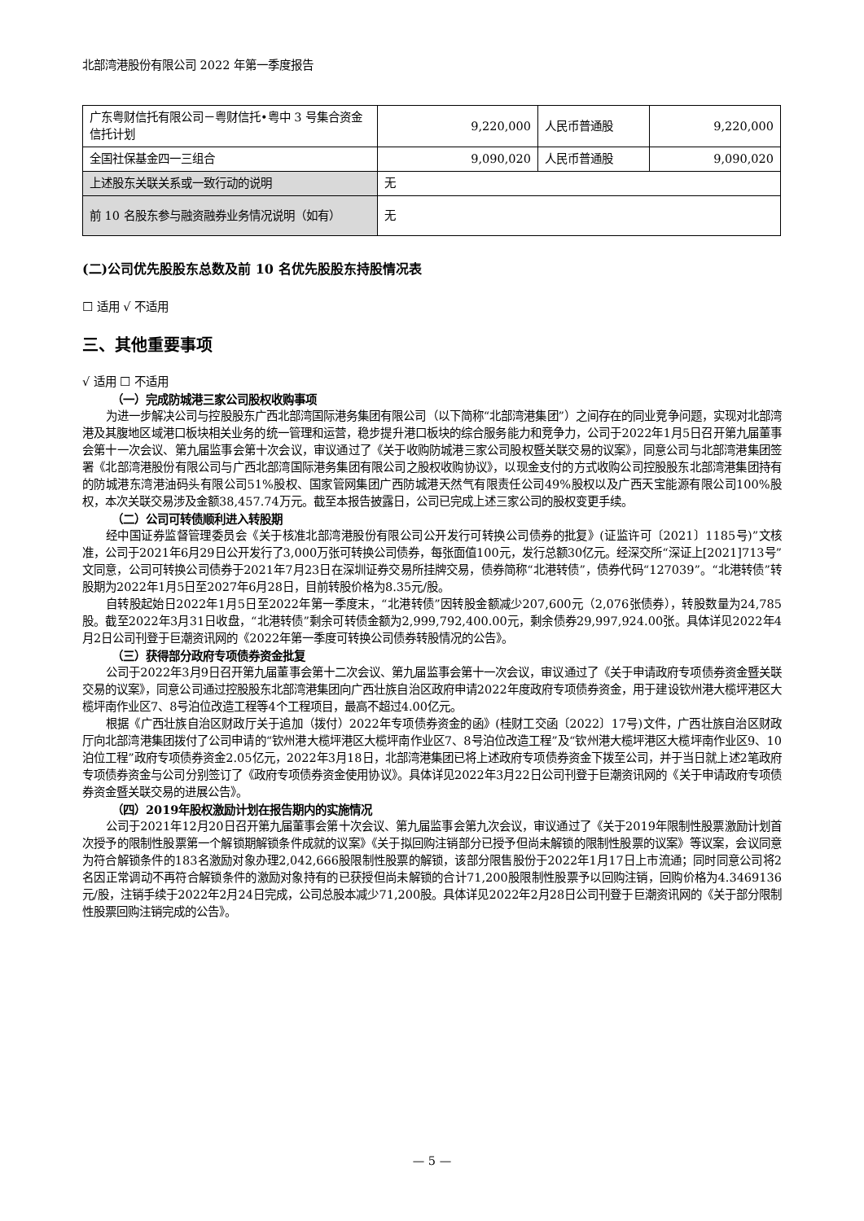北部湾港股份有限公司 2022 年第一季度报告
| 广东粤财信托有限公司－粤财信托•粤中 3 号集合资金信托计划 | 9,220,000 | 人民币普通股 | 9,220,000 |
| 全国社保基金四一三组合 | 9,090,020 | 人民币普通股 | 9,090,020 |
| 上述股东关联关系或一致行动的说明 | 无 | | |
| 前 10 名股东参与融资融券业务情况说明（如有） | 无 | | |
(二)公司优先股股东总数及前 10 名优先股股东持股情况表
☐ 适用 √ 不适用
三、其他重要事项
√ 适用 ☐ 不适用
（一）完成防城港三家公司股权收购事项
为进一步解决公司与控股股东广西北部湾国际港务集团有限公司（以下简称“北部湾港集团”）之间存在的同业竞争问题，实现对北部湾港及其腹地区域港口板块相关业务的统一管理和运营，稳步提升港口板块的综合服务能力和竞争力，公司于2022年1月5日召开第九届董事会第十一次会议、第九届监事会第十次会议，审议通过了《关于收购防城港三家公司股权暨关联交易的议案》，同意公司与北部湾港集团签署《北部湾港股份有限公司与广西北部湾国际港务集团有限公司之股权收购协议》，以现金支付的方式收购公司控股股东北部湾港集团持有的防城港东湾港油码头有限公司51%股权、国家管网集团广西防城港天然气有限责任公司49%股权以及广西天宝能源有限公司100%股权，本次关联交易涉及金额38,457.74万元。截至本报告披露日，公司已完成上述三家公司的股权变更手续。
（二）公司可转债顺利进入转股期
经中国证券监督管理委员会《关于核准北部湾港股份有限公司公开发行可转换公司债券的批复》(证监许可〔2021〕1185号)”文核准，公司于2021年6月29日公开发行了3,000万张可转换公司债券，每张面值100元，发行总额30亿元。经深交所“深证上[2021]713号”文同意，公司可转换公司债券于2021年7月23日在深圳证券交易所挂牌交易，债券简称“北港转债”，债券代码“127039”。“北港转债”转股期为2022年1月5日至2027年6月28日，目前转股价格为8.35元/股。
自转股起始日2022年1月5日至2022年第一季度末，“北港转债”因转股金额减少207,600元（2,076张债券），转股数量为24,785股。截至2022年3月31日收盘，“北港转债”剩余可转债金额为2,999,792,400.00元，剩余债券29,997,924.00张。具体详见2022年4月2日公司刊登于巨潮资讯网的《2022年第一季度可转换公司债券转股情况的公告》。
（三）获得部分政府专项债券资金批复
公司于2022年3月9日召开第九届董事会第十二次会议、第九届监事会第十一次会议，审议通过了《关于申请政府专项债券资金暨关联交易的议案》，同意公司通过控股股东北部湾港集团向广西壮族自治区政府申请2022年度政府专项债券资金，用于建设钦州港大榄坪港区大榄坪南作业区7、8号泊位改造工程等4个工程项目，最高不超过4.00亿元。
根据《广西壮族自治区财政厅关于追加（拨付）2022年专项债券资金的函》(桂财工交函〔2022〕17号)文件，广西壮族自治区财政厅向北部湾港集团拨付了公司申请的“钦州港大榄坪港区大榄坪南作业区7、8号泊位改造工程”及“钦州港大榄坪港区大榄坪南作业区9、10泊位工程”政府专项债券资金2.05亿元，2022年3月18日，北部湾港集团已将上述政府专项债券资金下拨至公司，并于当日就上述2笔政府专项债券资金与公司分别签订了《政府专项债券资金使用协议》。具体详见2022年3月22日公司刊登于巨潮资讯网的《关于申请政府专项债券资金暨关联交易的进展公告》。
（四）2019年股权激励计划在报告期内的实施情况
公司于2021年12月20日召开第九届董事会第十次会议、第九届监事会第九次会议，审议通过了《关于2019年限制性股票激励计划首次授予的限制性股票第一个解锁期解锁条件成就的议案》《关于拟回购注销部分已授予但尚未解锁的限制性股票的议案》等议案，会议同意为符合解锁条件的183名激励对象办理2,042,666股限制性股票的解锁，该部分限售股份于2022年1月17日上市流通；同时同意公司将2名因正常调动不再符合解锁条件的激励对象持有的已获授但尚未解锁的合计71,200股限制性股票予以回购注销，回购价格为4.3469136元/股，注销手续于2022年2月24日完成，公司总股本减少71,200股。具体详见2022年2月28日公司刊登于巨潮资讯网的《关于部分限制性股票回购注销完成的公告》。
— 5 —